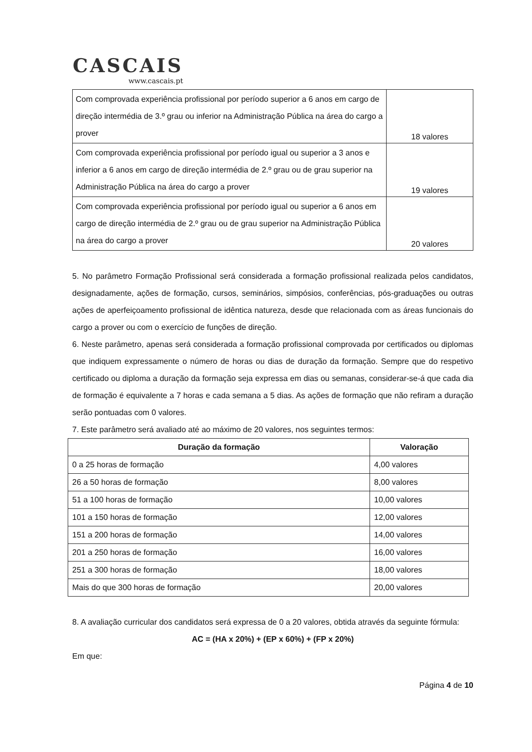CASCAIS
www.cascais.pt
| Com comprovada experiência profissional por período superior a 6 anos em cargo de direção intermédia de 3.º grau ou inferior na Administração Pública na área do cargo a prover | 18 valores |
| Com comprovada experiência profissional por período igual ou superior a 3 anos e inferior a 6 anos em cargo de direção intermédia de 2.º grau ou de grau superior na Administração Pública na área do cargo a prover | 19 valores |
| Com comprovada experiência profissional por período igual ou superior a 6 anos em cargo de direção intermédia de 2.º grau ou de grau superior na Administração Pública na área do cargo a prover | 20 valores |
5. No parâmetro Formação Profissional será considerada a formação profissional realizada pelos candidatos, designadamente, ações de formação, cursos, seminários, simpósios, conferências, pós-graduações ou outras ações de aperfeiçoamento profissional de idêntica natureza, desde que relacionada com as áreas funcionais do cargo a prover ou com o exercício de funções de direção.
6. Neste parâmetro, apenas será considerada a formação profissional comprovada por certificados ou diplomas que indiquem expressamente o número de horas ou dias de duração da formação. Sempre que do respetivo certificado ou diploma a duração da formação seja expressa em dias ou semanas, considerar-se-á que cada dia de formação é equivalente a 7 horas e cada semana a 5 dias. As ações de formação que não refiram a duração serão pontuadas com 0 valores.
7. Este parâmetro será avaliado até ao máximo de 20 valores, nos seguintes termos:
| Duração da formação | Valoração |
| --- | --- |
| 0 a 25 horas de formação | 4,00 valores |
| 26 a 50 horas de formação | 8,00 valores |
| 51 a 100 horas de formação | 10,00 valores |
| 101 a 150 horas de formação | 12,00 valores |
| 151 a 200 horas de formação | 14,00 valores |
| 201 a 250 horas de formação | 16,00 valores |
| 251 a 300 horas de formação | 18,00 valores |
| Mais do que 300 horas de formação | 20,00 valores |
8. A avaliação curricular dos candidatos será expressa de 0 a 20 valores, obtida através da seguinte fórmula:
AC = (HA x 20%) + (EP x 60%) + (FP x 20%)
Em que:
Página 4 de 10